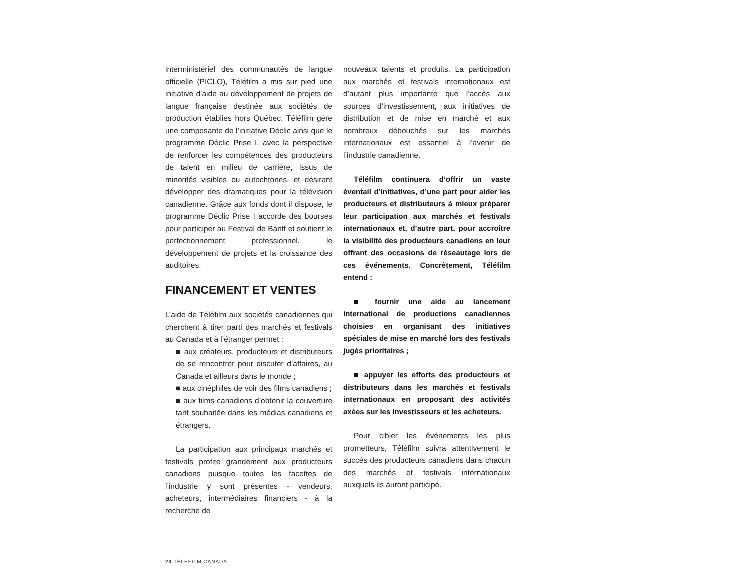interministériel des communautés de langue officielle (PICLO), Téléfilm a mis sur pied une initiative d’aide au développement de projets de langue française destinée aux sociétés de production établies hors Québec. Téléfilm gère une composante de l’initiative Déclic ainsi que le programme Déclic Prise I, avec la perspective de renforcer les compétences des producteurs de talent en milieu de carrière, issus de minorités visibles ou autochtones, et désirant développer des dramatiques pour la télévision canadienne. Grâce aux fonds dont il dispose, le programme Déclic Prise I accorde des bourses pour participer au Festival de Banff et soutient le perfectionnement professionnel, le développement de projets et la croissance des auditoires.
FINANCEMENT ET VENTES
L’aide de Téléfilm aux sociétés canadiennes qui cherchent à tirer parti des marchés et festivals au Canada et à l’étranger permet :
■ aux créateurs, producteurs et distributeurs de se rencontrer pour discuter d’affaires, au Canada et ailleurs dans le monde ;
■ aux cinéphiles de voir des films canadiens ;
■ aux films canadiens d’obtenir la couverture tant souhaitée dans les médias canadiens et étrangers.
La participation aux principaux marchés et festivals profite grandement aux producteurs canadiens puisque toutes les facettes de l’industrie y sont présentes - vendeurs, acheteurs, intermédiaires financiers - à la recherche de
nouveaux talents et produits. La participation aux marchés et festivals internationaux est d’autant plus importante que l’accès aux sources d’investissement, aux initiatives de distribution et de mise en marché et aux nombreux débouchés sur les marchés internationaux est essentiel à l’avenir de l’industrie canadienne.
Téléfilm continuera d’offrir un vaste éventail d’initiatives, d’une part pour aider les producteurs et distributeurs à mieux préparer leur participation aux marchés et festivals internationaux et, d’autre part, pour accroître la visibilité des producteurs canadiens en leur offrant des occasions de réseautage lors de ces événements. Concrètement, Téléfilm entend :
■ fournir une aide au lancement international de productions canadiennes choisies en organisant des initiatives spéciales de mise en marché lors des festivals jugés prioritaires ;
■ appuyer les efforts des producteurs et distributeurs dans les marchés et festivals internationaux en proposant des activités axées sur les investisseurs et les acheteurs.
Pour cibler les événements les plus prometteurs, Téléfilm suivra attentivement le succès des producteurs canadiens dans chacun des marchés et festivals internationaux auxquels ils auront participé.
23 TÉLÉFILM CANADA